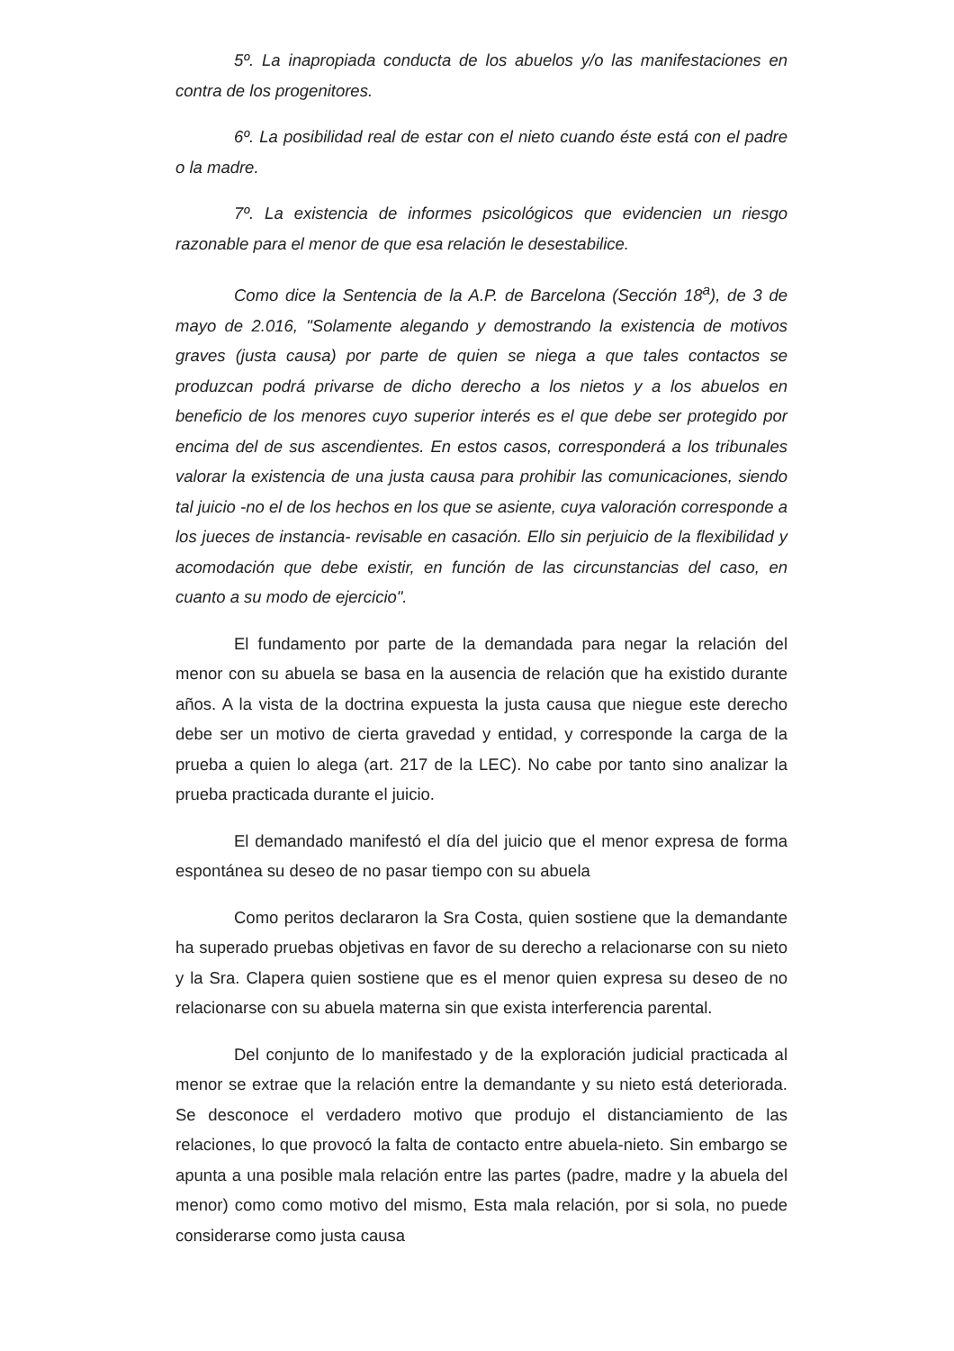5º. La inapropiada conducta de los abuelos y/o las manifestaciones en contra de los progenitores.
6º. La posibilidad real de estar con el nieto cuando éste está con el padre o la madre.
7º. La existencia de informes psicológicos que evidencien un riesgo razonable para el menor de que esa relación le desestabilice.
Como dice la Sentencia de la A.P. de Barcelona (Sección 18<sup>a</sup>), de 3 de mayo de 2.016, "Solamente alegando y demostrando la existencia de motivos graves (justa causa) por parte de quien se niega a que tales contactos se produzcan podrá privarse de dicho derecho a los nietos y a los abuelos en beneficio de los menores cuyo superior interés es el que debe ser protegido por encima del de sus ascendientes. En estos casos, corresponderá a los tribunales valorar la existencia de una justa causa para prohibir las comunicaciones, siendo tal juicio -no el de los hechos en los que se asiente, cuya valoración corresponde a los jueces de instancia- revisable en casación. Ello sin perjuicio de la flexibilidad y acomodación que debe existir, en función de las circunstancias del caso, en cuanto a su modo de ejercicio".
El fundamento por parte de la demandada para negar la relación del menor con su abuela se basa en la ausencia de relación que ha existido durante años. A la vista de la doctrina expuesta la justa causa que niegue este derecho debe ser un motivo de cierta gravedad y entidad, y corresponde la carga de la prueba a quien lo alega (art. 217 de la LEC). No cabe por tanto sino analizar la prueba practicada durante el juicio.
El demandado manifestó el día del juicio que el menor expresa de forma espontánea su deseo de no pasar tiempo con su abuela
Como peritos declararon la Sra Costa, quien sostiene que la demandante ha superado pruebas objetivas en favor de su derecho a relacionarse con su nieto y la Sra. Clapera quien sostiene que es el menor quien expresa su deseo de no relacionarse con su abuela materna sin que exista interferencia parental.
Del conjunto de lo manifestado y de la exploración judicial practicada al menor se extrae que la relación entre la demandante y su nieto está deteriorada. Se desconoce el verdadero motivo que produjo el distanciamiento de las relaciones, lo que provocó la falta de contacto entre abuela-nieto. Sin embargo se apunta a una posible mala relación entre las partes (padre, madre y la abuela del menor) como como motivo del mismo, Esta mala relación, por si sola, no puede considerarse como justa causa